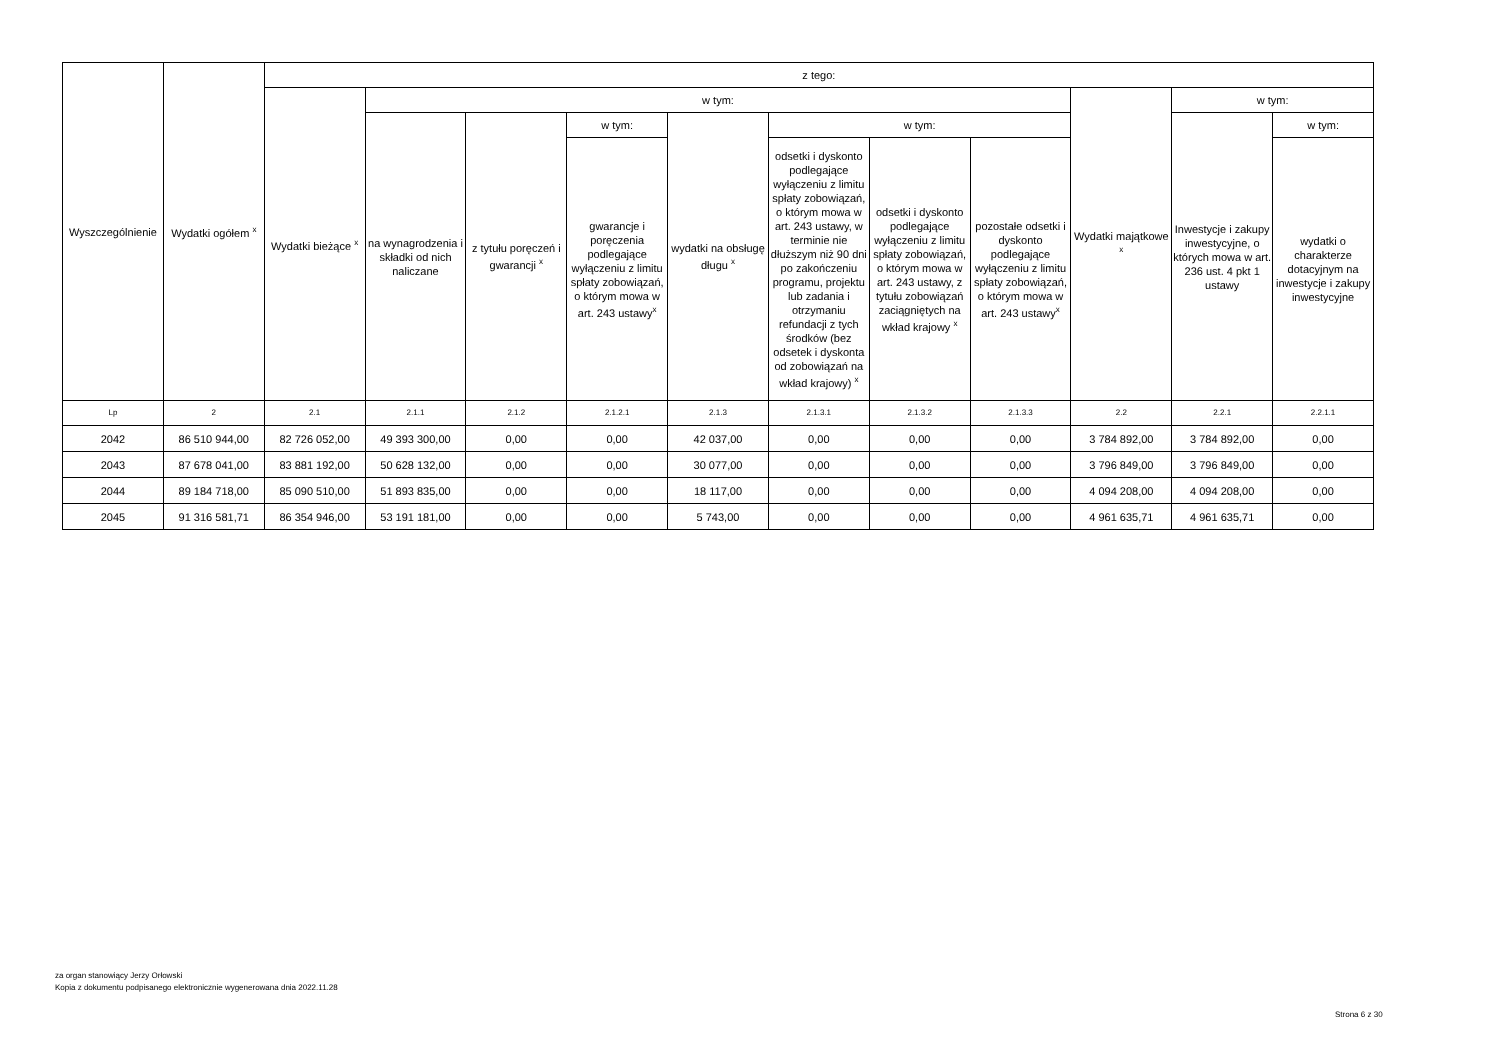| Wyszczególnienie | Wydatki ogółem <sup>x</sup> | z tego: | | | | | | | | | | |
| --- | --- | --- | --- | --- | --- | --- | --- | --- | --- | --- | --- | --- |
| | | Wydatki bieżące <sup>x</sup> | w tym: | | | | | | | Wydatki majątkowe <sup>x</sup> | w tym: | |
| | | | na wynagrodzenia i składki od nich naliczane | z tytułu poręczeń i gwarancji <sup>x</sup> | w tym: | wydatki na obsługę długu <sup>x</sup> | w tym: | | | | Inwestycje i zakupy inwestycyjne, o których mowa w art. 236 ust. 4 pkt 1 ustawy | w tym: |
| | | | | | gwarancje i poręczenia podlegające wyłączeniu z limitu spłaty zobowiązań, o którym mowa w art. 243 ustawy<sup>x</sup> | | odsetki i dyskonto podlegające wyłączeniu z limitu spłaty zobowiązań, o którym mowa w art. 243 ustawy, w terminie nie dłuższym niż 90 dni po zakończeniu programu, projektu lub zadania i otrzymaniu refundacji z tych środków (bez odsetek i dyskonta od zobowiązań na wkład krajowy) <sup>x</sup> | odsetki i dyskonto podlegające wyłączeniu z limitu spłaty zobowiązań, o którym mowa w art. 243 ustawy, z tytułu zobowiązań zaciągniętych na wkład krajowy <sup>x</sup> | pozostałe odsetki i dyskonto podlegające wyłączeniu z limitu spłaty zobowiązań, o którym mowa w art. 243 ustawy<sup>x</sup> | | | wydatki o charakterze dotacyjnym na inwestycje i zakupy inwestycyjne |
| Lp | 2 | 2.1 | 2.1.1 | 2.1.2 | 2.1.2.1 | 2.1.3 | 2.1.3.1 | 2.1.3.2 | 2.1.3.3 | 2.2 | 2.2.1 | 2.2.1.1 |
| 2042 | 86 510 944,00 | 82 726 052,00 | 49 393 300,00 | 0,00 | 0,00 | 42 037,00 | 0,00 | 0,00 | 0,00 | 3 784 892,00 | 3 784 892,00 | 0,00 |
| 2043 | 87 678 041,00 | 83 881 192,00 | 50 628 132,00 | 0,00 | 0,00 | 30 077,00 | 0,00 | 0,00 | 0,00 | 3 796 849,00 | 3 796 849,00 | 0,00 |
| 2044 | 89 184 718,00 | 85 090 510,00 | 51 893 835,00 | 0,00 | 0,00 | 18 117,00 | 0,00 | 0,00 | 0,00 | 4 094 208,00 | 4 094 208,00 | 0,00 |
| 2045 | 91 316 581,71 | 86 354 946,00 | 53 191 181,00 | 0,00 | 0,00 | 5 743,00 | 0,00 | 0,00 | 0,00 | 4 961 635,71 | 4 961 635,71 | 0,00 |
za organ stanowiący Jerzy Orłowski
Kopia z dokumentu podpisanego elektronicznie wygenerowana dnia 2022.11.28
Strona 6 z 30